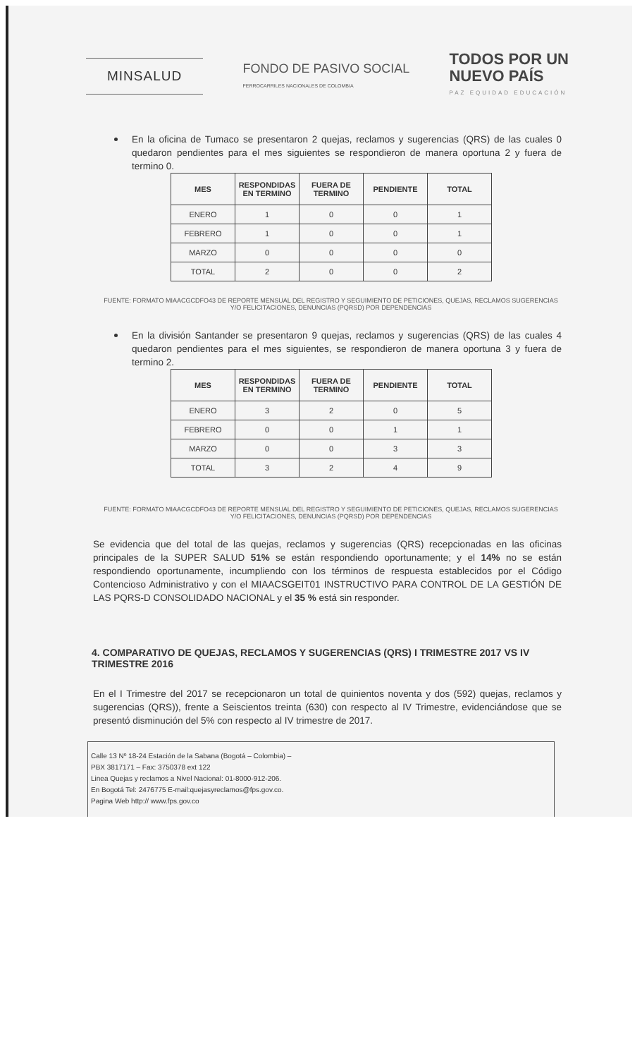MINSALUD
FONDO DE PASIVO SOCIAL
FERROCARRILES NACIONALES DE COLOMBIA
TODOS POR UN
NUEVO PAÍS
PAZ EQUIDAD EDUCACIÓN
En la oficina de Tumaco se presentaron 2 quejas, reclamos y sugerencias (QRS) de las cuales 0 quedaron pendientes para el mes siguientes se respondieron de manera oportuna 2 y fuera de termino 0.
| MES | RESPONDIDAS EN TERMINO | FUERA DE TERMINO | PENDIENTE | TOTAL |
| --- | --- | --- | --- | --- |
| ENERO | 1 | 0 | 0 | 1 |
| FEBRERO | 1 | 0 | 0 | 1 |
| MARZO | 0 | 0 | 0 | 0 |
| TOTAL | 2 | 0 | 0 | 2 |
FUENTE: FORMATO MIAACGCDFO43 DE REPORTE MENSUAL DEL REGISTRO Y SEGUIMIENTO DE PETICIONES, QUEJAS, RECLAMOS SUGERENCIAS Y/O FELICITACIONES, DENUNCIAS (PQRSD) POR DEPENDENCIAS
En la división Santander se presentaron 9 quejas, reclamos y sugerencias (QRS) de las cuales 4 quedaron pendientes para el mes siguientes, se respondieron de manera oportuna 3 y fuera de termino 2.
| MES | RESPONDIDAS EN TERMINO | FUERA DE TERMINO | PENDIENTE | TOTAL |
| --- | --- | --- | --- | --- |
| ENERO | 3 | 2 | 0 | 5 |
| FEBRERO | 0 | 0 | 1 | 1 |
| MARZO | 0 | 0 | 3 | 3 |
| TOTAL | 3 | 2 | 4 | 9 |
FUENTE: FORMATO MIAACGCDFO43 DE REPORTE MENSUAL DEL REGISTRO Y SEGUIMIENTO DE PETICIONES, QUEJAS, RECLAMOS SUGERENCIAS Y/O FELICITACIONES, DENUNCIAS (PQRSD) POR DEPENDENCIAS
Se evidencia que del total de las quejas, reclamos y sugerencias (QRS) recepcionadas en las oficinas principales de la SUPER SALUD 51% se están respondiendo oportunamente; y el 14% no se están respondiendo oportunamente, incumpliendo con los términos de respuesta establecidos por el Código Contencioso Administrativo y con el MIAACSGEIT01 INSTRUCTIVO PARA CONTROL DE LA GESTIÓN DE LAS PQRS-D CONSOLIDADO NACIONAL y el 35 % está sin responder.
4. COMPARATIVO DE QUEJAS, RECLAMOS Y SUGERENCIAS (QRS) I TRIMESTRE 2017 VS IV TRIMESTRE 2016
En el I Trimestre del 2017 se recepcionaron un total de quinientos noventa y dos (592) quejas, reclamos y sugerencias (QRS)), frente a Seiscientos treinta (630) con respecto al IV Trimestre, evidenciándose que se presentó disminución del 5% con respecto al IV trimestre de 2017.
Calle 13 Nº 18-24 Estación de la Sabana (Bogotá – Colombia) –
PBX 3817171 – Fax: 3750378 ext 122
Linea Quejas y reclamos a Nivel Nacional: 01-8000-912-206.
En Bogotá Tel: 2476775 E-mail:quejasyreclamos@fps.gov.co.
Pagina Web http:// www.fps.gov.co